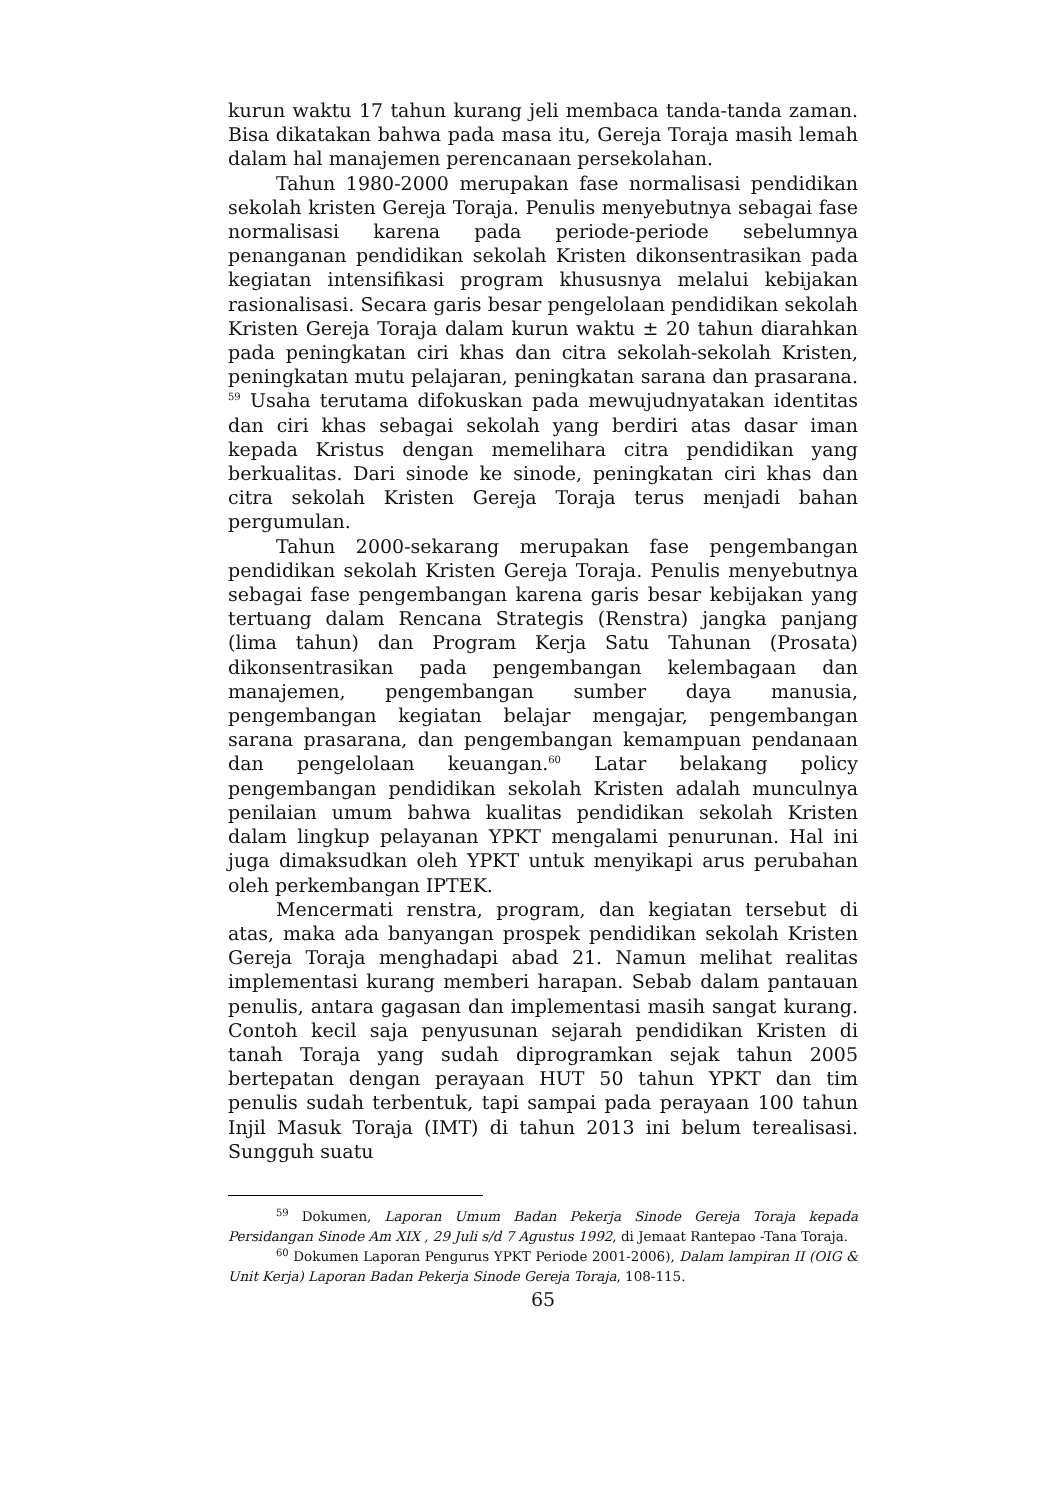kurun waktu 17 tahun kurang jeli membaca tanda-tanda zaman. Bisa dikatakan bahwa pada masa itu, Gereja Toraja masih lemah dalam hal manajemen perencanaan persekolahan.
Tahun 1980-2000 merupakan fase normalisasi pendidikan sekolah kristen Gereja Toraja. Penulis menyebutnya sebagai fase normalisasi karena pada periode-periode sebelumnya penanganan pendidikan sekolah Kristen dikonsentrasikan pada kegiatan intensifikasi program khususnya melalui kebijakan rasionalisasi. Secara garis besar pengelolaan pendidikan sekolah Kristen Gereja Toraja dalam kurun waktu ± 20 tahun diarahkan pada peningkatan ciri khas dan citra sekolah-sekolah Kristen, peningkatan mutu pelajaran, peningkatan sarana dan prasarana. <sup>59</sup> Usaha terutama difokuskan pada mewujudnyatakan identitas dan ciri khas sebagai sekolah yang berdiri atas dasar iman kepada Kristus dengan memelihara citra pendidikan yang berkualitas. Dari sinode ke sinode, peningkatan ciri khas dan citra sekolah Kristen Gereja Toraja terus menjadi bahan pergumulan.
Tahun 2000-sekarang merupakan fase pengembangan pendidikan sekolah Kristen Gereja Toraja. Penulis menyebutnya sebagai fase pengembangan karena garis besar kebijakan yang tertuang dalam Rencana Strategis (Renstra) jangka panjang (lima tahun) dan Program Kerja Satu Tahunan (Prosata) dikonsentrasikan pada pengembangan kelembagaan dan manajemen, pengembangan sumber daya manusia, pengembangan kegiatan belajar mengajar, pengembangan sarana prasarana, dan pengembangan kemampuan pendanaan dan pengelolaan keuangan.<sup>60</sup> Latar belakang policy pengembangan pendidikan sekolah Kristen adalah munculnya penilaian umum bahwa kualitas pendidikan sekolah Kristen dalam lingkup pelayanan YPKT mengalami penurunan. Hal ini juga dimaksudkan oleh YPKT untuk menyikapi arus perubahan oleh perkembangan IPTEK.
Mencermati renstra, program, dan kegiatan tersebut di atas, maka ada banyangan prospek pendidikan sekolah Kristen Gereja Toraja menghadapi abad 21. Namun melihat realitas implementasi kurang memberi harapan. Sebab dalam pantauan penulis, antara gagasan dan implementasi masih sangat kurang. Contoh kecil saja penyusunan sejarah pendidikan Kristen di tanah Toraja yang sudah diprogramkan sejak tahun 2005 bertepatan dengan perayaan HUT 50 tahun YPKT dan tim penulis sudah terbentuk, tapi sampai pada perayaan 100 tahun Injil Masuk Toraja (IMT) di tahun 2013 ini belum terealisasi. Sungguh suatu
<sup>59</sup> Dokumen, Laporan Umum Badan Pekerja Sinode Gereja Toraja kepada Persidangan Sinode Am XIX , 29 Juli s/d 7 Agustus 1992, di Jemaat Rantepao -Tana Toraja.
<sup>60</sup> Dokumen Laporan Pengurus YPKT Periode 2001-2006), Dalam lampiran II (OIG & Unit Kerja) Laporan Badan Pekerja Sinode Gereja Toraja, 108-115.
65